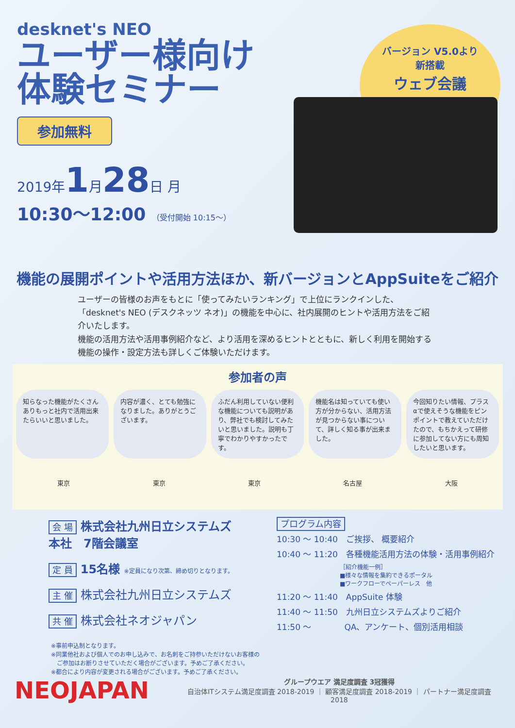desknet's NEO
ユーザー様向け
体験セミナー
参加無料
2019年1月28日 月
10:30～12:00 （受付開始 10:15～）
バージョン V5.0より
新搭載
ウェブ会議
機能の展開ポイントや活用方法ほか、新バージョンとAppSuiteをご紹介
ユーザーの皆様のお声をもとに「使ってみたいランキング」で上位にランクインした、「desknet's NEO (デスクネッツ ネオ)」の機能を中心に、社内展開のヒントや活用方法をご紹介いたします。
機能の活用方法や活用事例紹介など、より活用を深めるヒントとともに、新しく利用を開始する機能の操作・設定方法も詳しくご体験いただけます。
参加者の声
知らなった機能がたくさんありもっと社内で活用出来たらいいと思いました。
内容が濃く、とても勉強になりました。ありがとうございます。
ふだん利用していない便利な機能についても説明があり、弊社でも検討してみたいと思いました。説明も丁寧でわかりやすかったです。
機能名は知っていても使い方が分からない、活用方法が見つからない事について、詳しく知る事が出来ました。
今回知りたい情報、プラスαで使えそうな機能をピンポイントで教えていただけたので、もちかえって研修に参加してない方にも周知したいと思います。
東京 東京 東京 名古屋 大阪
会 場 株式会社九州日立システムズ
本社　7階会議室
定 員 15名様 ※定員になり次第、締め切りとなります。
主 催 株式会社九州日立システムズ
共 催 株式会社ネオジャパン
プログラム内容
10:30 ～ 10:40　ご挨拶、 概要紹介
10:40 ～ 11:20　各種機能活用方法の体験・活用事例紹介
［紹介機能一例］
■様々な情報を集約できるポータル
■ワークフローでペーパーレス　他
11:20 ～ 11:40　AppSuite 体験
11:40 ～ 11:50　九州日立システムズよりご紹介
11:50 ～　　　　QA、アンケート、個別活用相談
※事前申込制となります。
※同業他社および個人でのお申し込みで、お名刺をご持参いただけないお客様の
　ご参加はお断りさせていただく場合がございます。予めご了承ください。
※都合により内容が変更される場合がございます。予めご了承ください。
NEOJAPAN
グループウエア 満足度調査 3冠獲得
自治体ITシステム満足度調査 2018-2019 ｜ 顧客満足度調査 2018-2019 ｜ パートナー満足度調査 2018